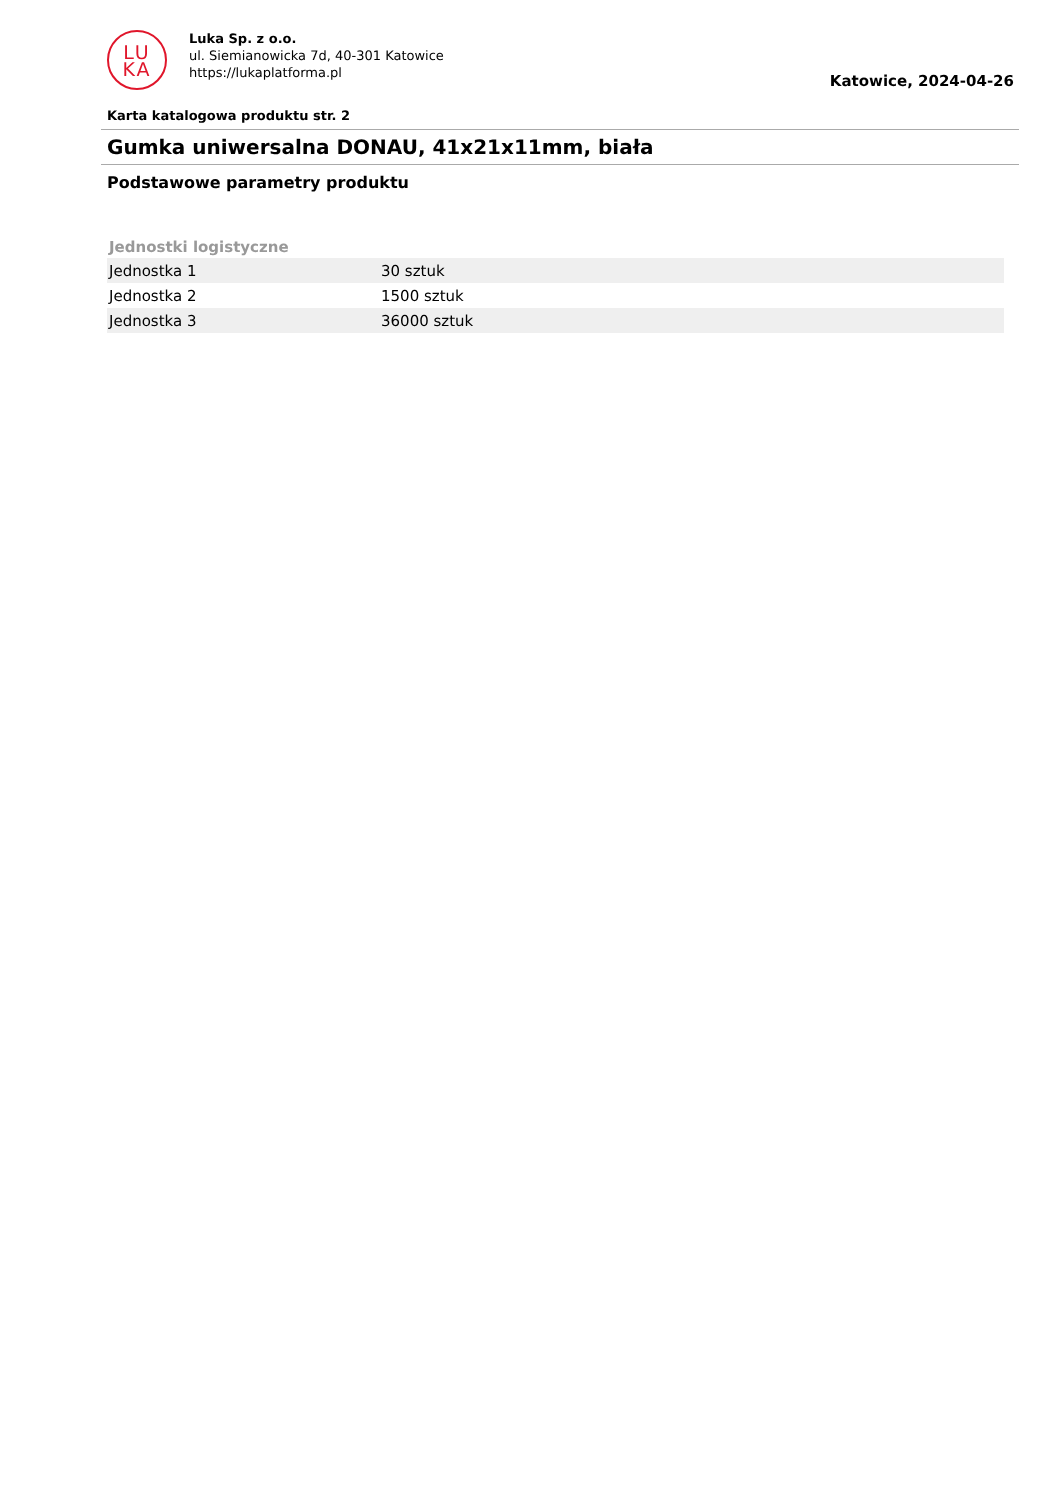LU
KA
Luka Sp. z o.o.
ul. Siemianowicka 7d, 40-301 Katowice
https://lukaplatforma.pl
Katowice, 2024-04-26
Karta katalogowa produktu str. 2
Gumka uniwersalna DONAU, 41x21x11mm, biała
Podstawowe parametry produktu
| Jednostki logistyczne | |
| --- | --- |
| Jednostka 1 | 30 sztuk |
| Jednostka 2 | 1500 sztuk |
| Jednostka 3 | 36000 sztuk |